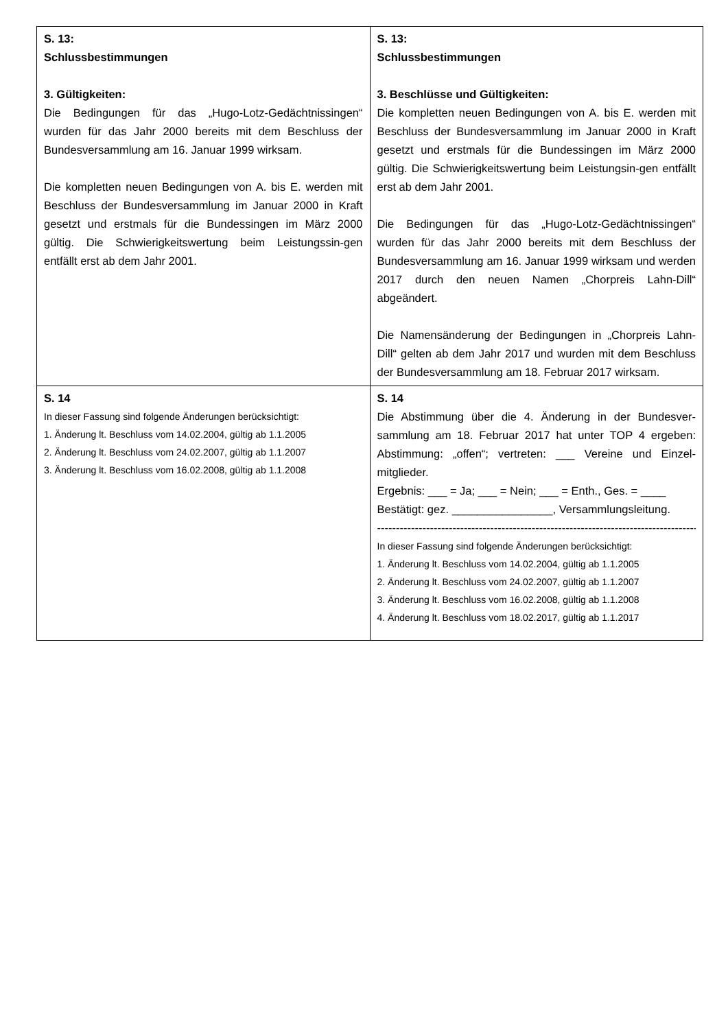| S. 13: Schlussbestimmungen 3. Gültigkeiten: Die Bedingungen für das „Hugo-Lotz-Gedächtnissingen“ wurden für das Jahr 2000 bereits mit dem Beschluss der Bundesversammlung am 16. Januar 1999 wirksam. Die kompletten neuen Bedingungen von A. bis E. werden mit Beschluss der Bundesversammlung im Januar 2000 in Kraft gesetzt und erstmals für die Bundessingen im März 2000 gültig. Die Schwierigkeitswertung beim Leistungssin-gen entfällt erst ab dem Jahr 2001. | S. 13: Schlussbestimmungen 3. Beschlüsse und Gültigkeiten: Die kompletten neuen Bedingungen von A. bis E. werden mit Beschluss der Bundesversammlung im Januar 2000 in Kraft gesetzt und erstmals für die Bundessingen im März 2000 gültig. Die Schwierigkeitswertung beim Leistungsin-gen entfällt erst ab dem Jahr 2001. Die Bedingungen für das „Hugo-Lotz-Gedächtnissingen“ wurden für das Jahr 2000 bereits mit dem Beschluss der Bundesversammlung am 16. Januar 1999 wirksam und werden 2017 durch den neuen Namen „Chorpreis Lahn-Dill“ abgeändert. Die Namensänderung der Bedingungen in „Chorpreis Lahn-Dill“ gelten ab dem Jahr 2017 und wurden mit dem Beschluss der Bundesversammlung am 18. Februar 2017 wirksam. |
| S. 14 In dieser Fassung sind folgende Änderungen berücksichtigt: 1. Änderung lt. Beschluss vom 14.02.2004, gültig ab 1.1.2005 2. Änderung lt. Beschluss vom 24.02.2007, gültig ab 1.1.2007 3. Änderung lt. Beschluss vom 16.02.2008, gültig ab 1.1.2008 | S. 14 Die Abstimmung über die 4. Änderung in der Bundesver-sammlung am 18. Februar 2017 hat unter TOP 4 ergeben: Abstimmung: „offen“; vertreten: ___ Vereine und Einzel-mitglieder. Ergebnis: ___ = Ja; ___ = Nein; ___ = Enth., Ges. = ____ Bestätigt: gez. ________________, Versammlungsleitung. -------------------------------------------------------------------------------------------- In dieser Fassung sind folgende Änderungen berücksichtigt: 1. Änderung lt. Beschluss vom 14.02.2004, gültig ab 1.1.2005 2. Änderung lt. Beschluss vom 24.02.2007, gültig ab 1.1.2007 3. Änderung lt. Beschluss vom 16.02.2008, gültig ab 1.1.2008 4. Änderung lt. Beschluss vom 18.02.2017, gültig ab 1.1.2017 |